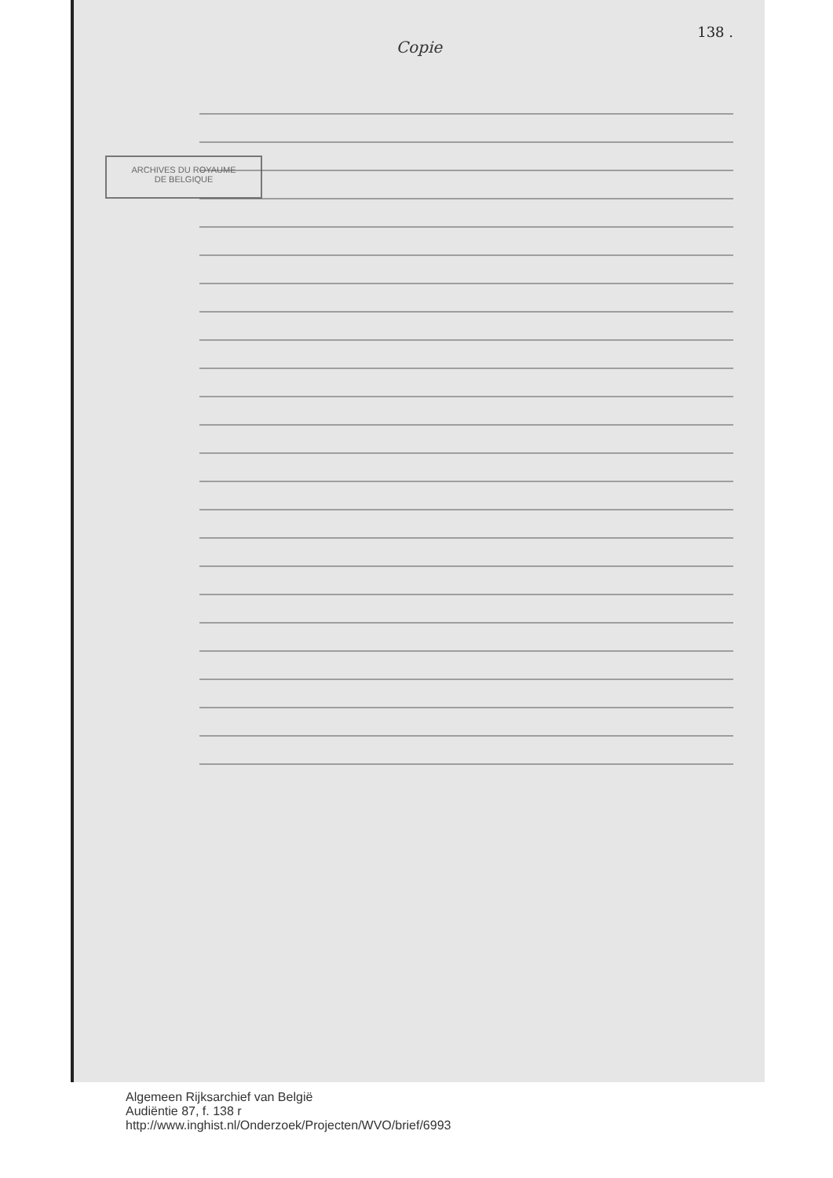138 .
Copie
ARCHIVES DU ROYAUME
DE BELGIQUE
Algemeen Rijksarchief van België
Audiëntie 87, f. 138 r
http://www.inghist.nl/Onderzoek/Projecten/WVO/brief/6993